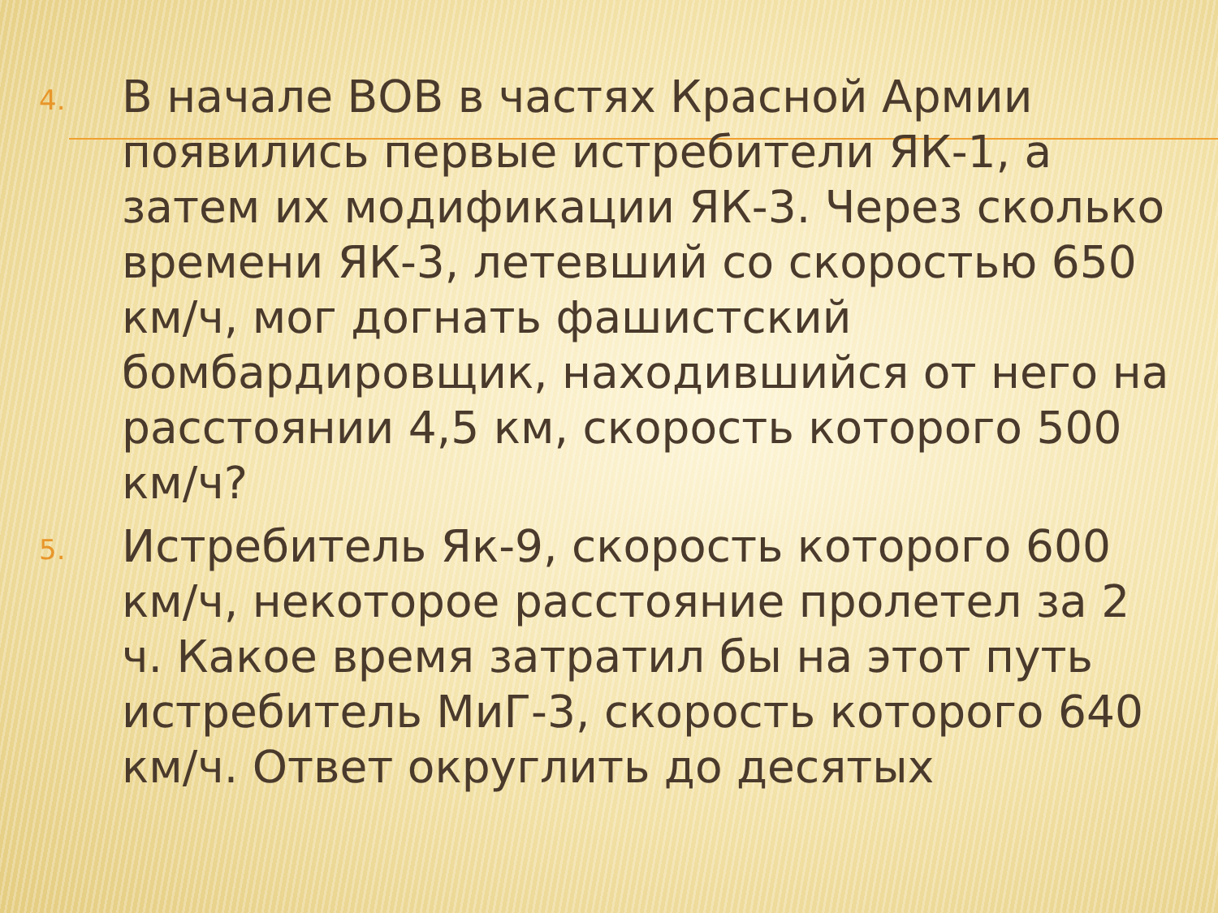4.
В начале ВОВ в частях Красной Армии появились первые истребители ЯК-1, а затем их модификации ЯК-3. Через сколько времени ЯК-3, летевший со скоростью 650 км/ч, мог догнать фашистский бомбардировщик, находившийся от него на расстоянии 4,5 км, скорость которого 500 км/ч?
5.
Истребитель Як-9, скорость которого 600 км/ч, некоторое расстояние пролетел за 2 ч. Какое время затратил бы на этот путь истребитель МиГ-3, скорость которого 640 км/ч. Ответ округлить до десятых